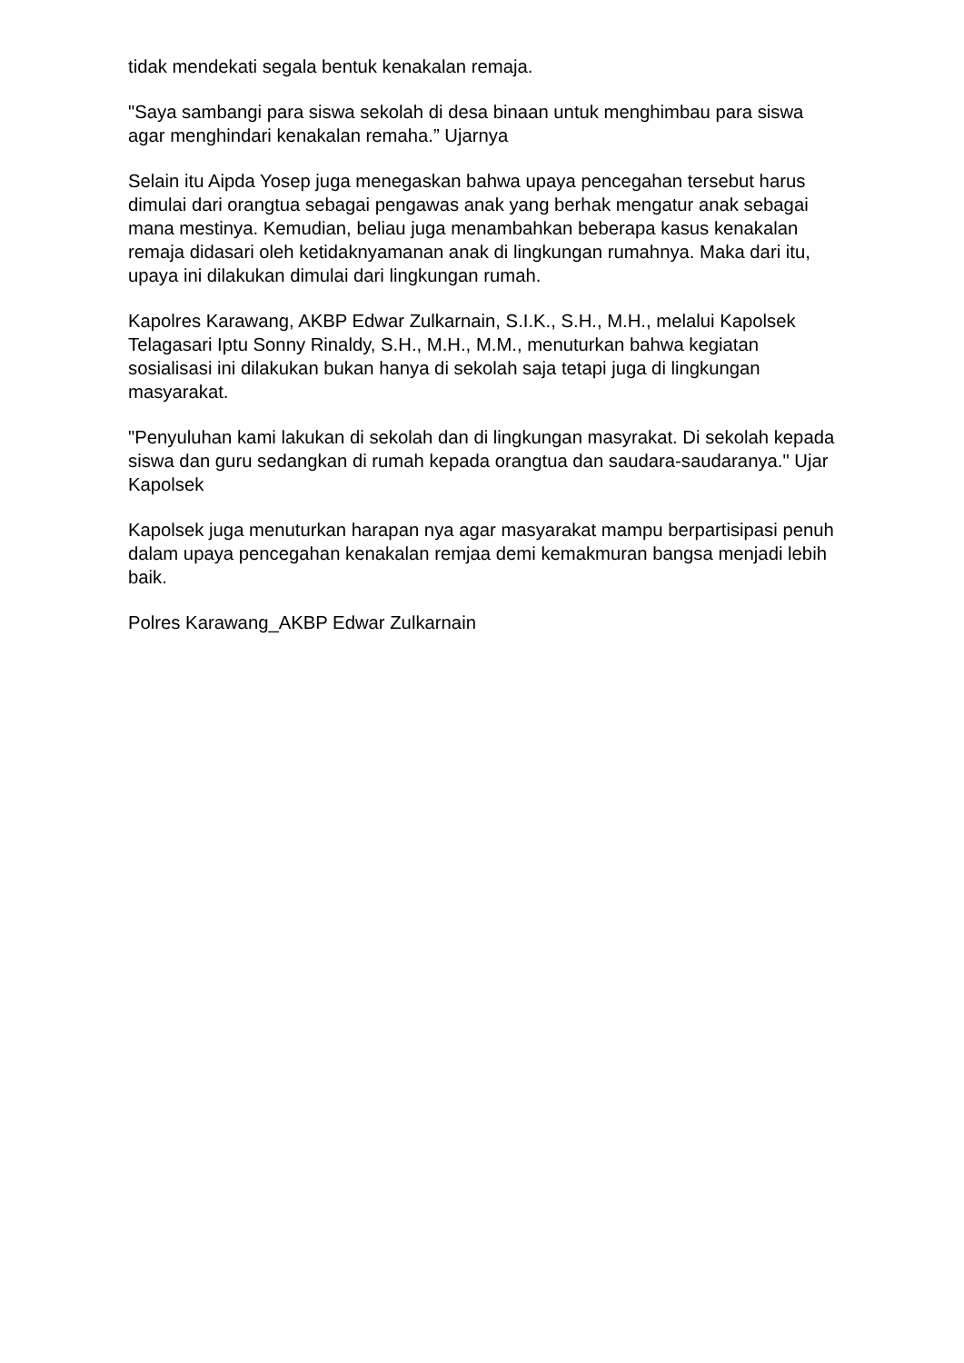tidak mendekati segala bentuk kenakalan remaja.
"Saya sambangi para siswa sekolah di desa binaan untuk menghimbau para siswa agar menghindari kenakalan remaha.” Ujarnya
Selain itu Aipda Yosep juga menegaskan bahwa upaya pencegahan tersebut harus dimulai dari orangtua sebagai pengawas anak yang berhak mengatur anak sebagai mana mestinya. Kemudian, beliau juga menambahkan beberapa kasus kenakalan remaja didasari oleh ketidaknyamanan anak di lingkungan rumahnya. Maka dari itu, upaya ini dilakukan dimulai dari lingkungan rumah.
Kapolres Karawang, AKBP Edwar Zulkarnain, S.I.K., S.H., M.H., melalui Kapolsek Telagasari Iptu Sonny Rinaldy, S.H., M.H., M.M., menuturkan bahwa kegiatan sosialisasi ini dilakukan bukan hanya di sekolah saja tetapi juga di lingkungan masyarakat.
"Penyuluhan kami lakukan di sekolah dan di lingkungan masyrakat. Di sekolah kepada siswa dan guru sedangkan di rumah kepada orangtua dan saudara-saudaranya." Ujar Kapolsek
Kapolsek juga menuturkan harapan nya agar masyarakat mampu berpartisipasi penuh dalam upaya pencegahan kenakalan remjaa demi kemakmuran bangsa menjadi lebih baik.
Polres Karawang_AKBP Edwar Zulkarnain